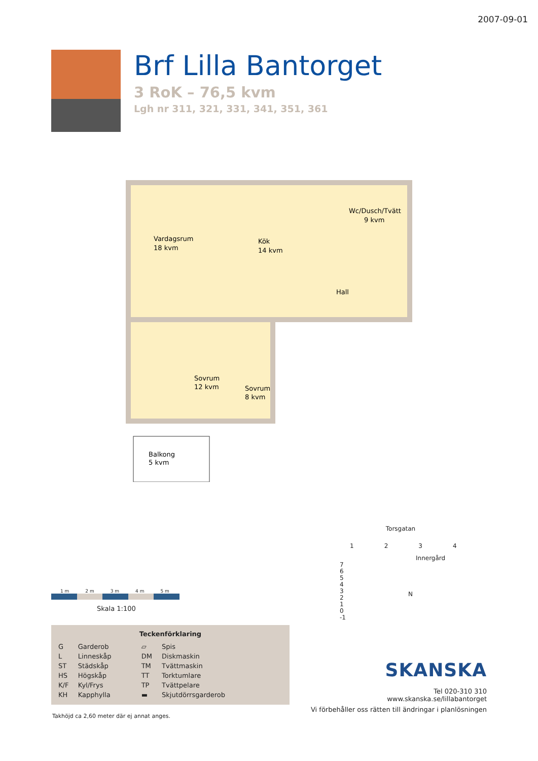2007-09-01
Brf Lilla Bantorget
3 RoK – 76,5 kvm
Lgh nr 311, 321, 331, 341, 351, 361
Vardagsrum
18 kvm
Kök
14 kvm
Wc/Dusch/Tvätt
9 kvm
Hall
Sovrum
12 kvm
Sovrum
8 kvm
Balkong
5 kvm
1 m 2 m 3 m 4 m 5 m
Skala 1:100
Teckenförklaring
| G | Garderob | ▱ | Spis |
| L | Linneskåp | DM | Diskmaskin |
| ST | Städskåp | TM | Tvättmaskin |
| HS | Högskåp | TT | Torktumlare |
| K/F | Kyl/Frys | TP | Tvättpelare |
| KH | Kapphylla | ▬ | Skjutdörrsgarderob |
Takhöjd ca 2,60 meter där ej annat anges.
Torsgatan
1 2 3 4
Innergård
7
6
5
4
3
2
1
0
-1
N
SKANSKA
Tel 020-310 310
www.skanska.se/lillabantorget
Vi förbehåller oss rätten till ändringar i planlösningen